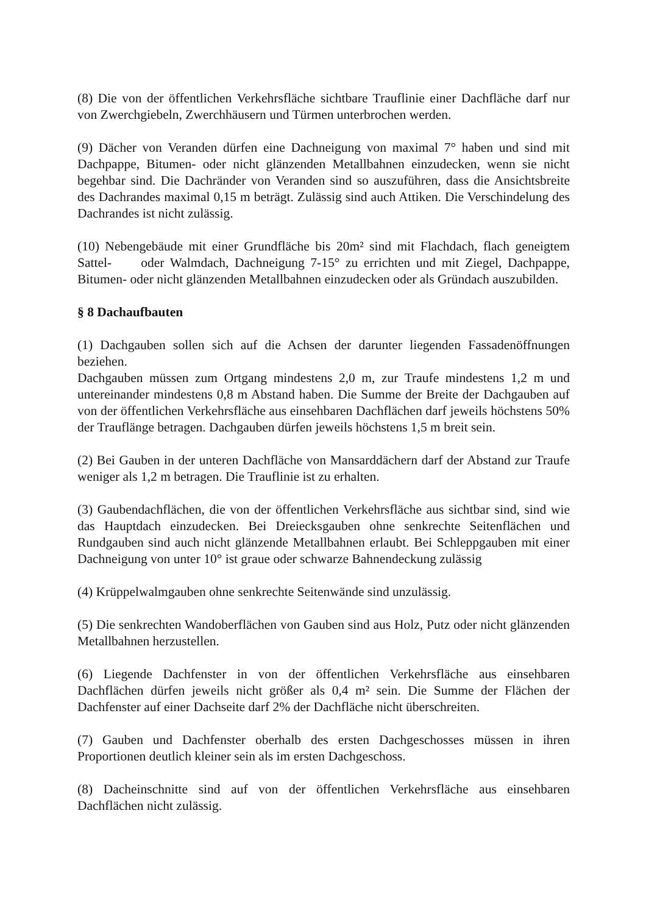(8) Die von der öffentlichen Verkehrsfläche sichtbare Trauflinie einer Dachfläche darf nur von Zwerchgiebeln, Zwerchhäusern und Türmen unterbrochen werden.
(9) Dächer von Veranden dürfen eine Dachneigung von maximal 7° haben und sind mit Dachpappe, Bitumen- oder nicht glänzenden Metallbahnen einzudecken, wenn sie nicht begehbar sind. Die Dachränder von Veranden sind so auszuführen, dass die Ansichtsbreite des Dachrandes maximal 0,15 m beträgt. Zulässig sind auch Attiken. Die Verschindelung des Dachrandes ist nicht zulässig.
(10) Nebengebäude mit einer Grundfläche bis 20m² sind mit Flachdach, flach geneigtem Sattel- oder Walmdach, Dachneigung 7-15° zu errichten und mit Ziegel, Dachpappe, Bitumen- oder nicht glänzenden Metallbahnen einzudecken oder als Gründach auszubilden.
§ 8 Dachaufbauten
(1) Dachgauben sollen sich auf die Achsen der darunter liegenden Fassadenöffnungen beziehen.
Dachgauben müssen zum Ortgang mindestens 2,0 m, zur Traufe mindestens 1,2 m und untereinander mindestens 0,8 m Abstand haben. Die Summe der Breite der Dachgauben auf von der öffentlichen Verkehrsfläche aus einsehbaren Dachflächen darf jeweils höchstens 50% der Trauflänge betragen. Dachgauben dürfen jeweils höchstens 1,5 m breit sein.
(2) Bei Gauben in der unteren Dachfläche von Mansarddächern darf der Abstand zur Traufe weniger als 1,2 m betragen. Die Trauflinie ist zu erhalten.
(3) Gaubendachflächen, die von der öffentlichen Verkehrsfläche aus sichtbar sind, sind wie das Hauptdach einzudecken. Bei Dreiecksgauben ohne senkrechte Seitenflächen und Rundgauben sind auch nicht glänzende Metallbahnen erlaubt. Bei Schleppgauben mit einer Dachneigung von unter 10° ist graue oder schwarze Bahnendeckung zulässig
(4) Krüppelwalmgauben ohne senkrechte Seitenwände sind unzulässig.
(5) Die senkrechten Wandoberflächen von Gauben sind aus Holz, Putz oder nicht glänzenden Metallbahnen herzustellen.
(6) Liegende Dachfenster in von der öffentlichen Verkehrsfläche aus einsehbaren Dachflächen dürfen jeweils nicht größer als 0,4 m² sein. Die Summe der Flächen der Dachfenster auf einer Dachseite darf 2% der Dachfläche nicht überschreiten.
(7) Gauben und Dachfenster oberhalb des ersten Dachgeschosses müssen in ihren Proportionen deutlich kleiner sein als im ersten Dachgeschoss.
(8) Dacheinschnitte sind auf von der öffentlichen Verkehrsfläche aus einsehbaren Dachflächen nicht zulässig.